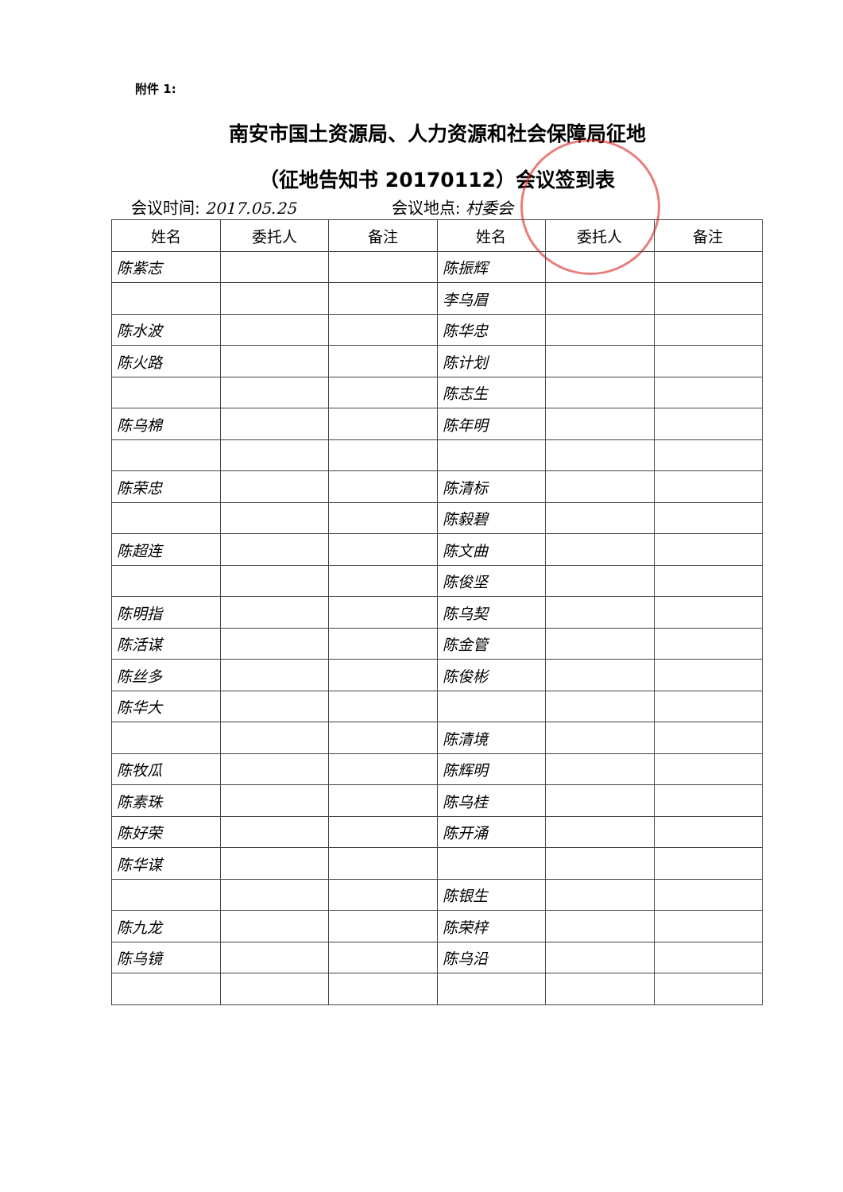附件 1:
南安市国土资源局、人力资源和社会保障局征地
（征地告知书 20170112）会议签到表
会议时间: 2017.05.25 会议地点: 村委会
| 姓名 | 委托人 | 备注 | 姓名 | 委托人 | 备注 |
| --- | --- | --- | --- | --- | --- |
| 陈紫志 | | | 陈振辉 | | |
| | | | 李乌眉 | | |
| 陈水波 | | | 陈华忠 | | |
| 陈火路 | | | 陈计划 | | |
| | | | 陈志生 | | |
| 陈乌棉 | | | 陈年明 | | |
| 陈荣忠 | | | 陈清标 | | |
| | | | 陈毅碧 | | |
| 陈超连 | | | 陈文曲 | | |
| | | | 陈俊坚 | | |
| 陈明指 | | | 陈乌契 | | |
| 陈活谋 | | | 陈金管 | | |
| 陈丝多 | | | 陈俊彬 | | |
| 陈华大 | | | | | |
| | | | 陈清境 | | |
| 陈牧瓜 | | | 陈辉明 | | |
| 陈素珠 | | | 陈乌桂 | | |
| 陈好荣 | | | 陈开涌 | | |
| 陈华谋 | | | | | |
| | | | 陈银生 | | |
| 陈九龙 | | | 陈荣梓 | | |
| 陈乌镜 | | | 陈乌沿 | | |